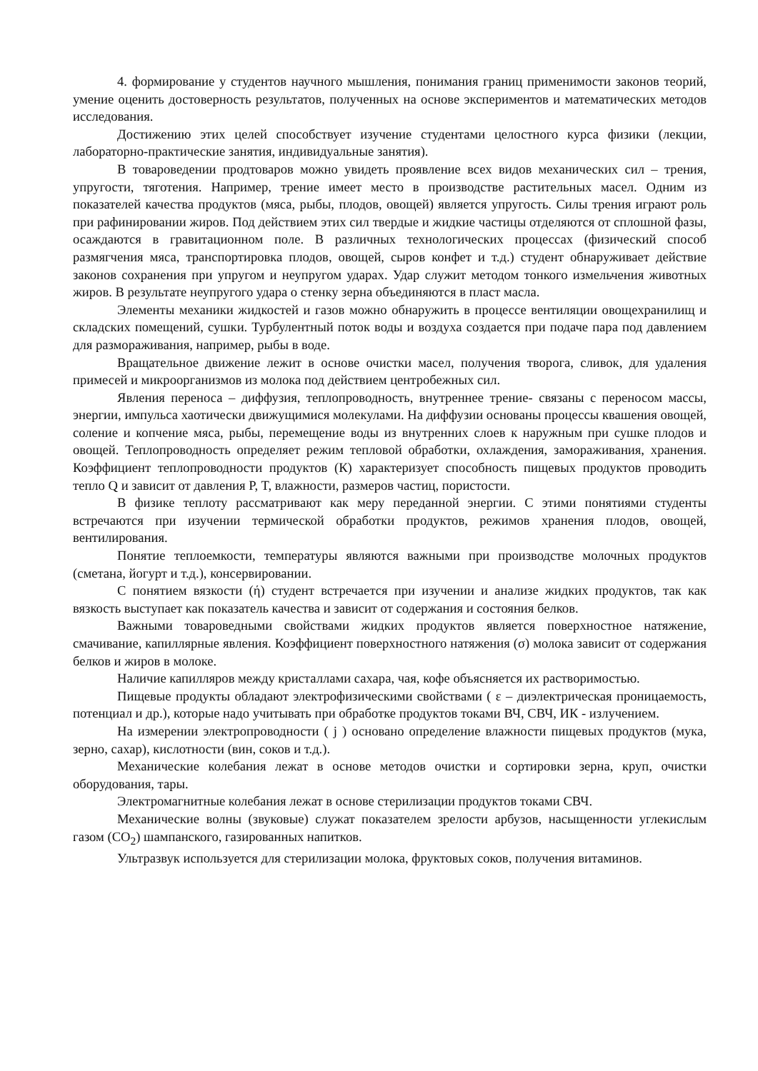4. формирование у студентов научного мышления, понимания границ применимости законов теорий, умение оценить достоверность результатов, полученных на основе экспериментов и математических методов исследования.
Достижению этих целей способствует изучение студентами целостного курса физики (лекции, лабораторно-практические занятия, индивидуальные занятия).
В товароведении продтоваров можно увидеть проявление всех видов механических сил – трения, упругости, тяготения. Например, трение имеет место в производстве растительных масел. Одним из показателей качества продуктов (мяса, рыбы, плодов, овощей) является упругость. Силы трения играют роль при рафинировании жиров. Под действием этих сил твердые и жидкие частицы отделяются от сплошной фазы, осаждаются в гравитационном поле. В различных технологических процессах (физический способ размягчения мяса, транспортировка плодов, овощей, сыров конфет и т.д.) студент обнаруживает действие законов сохранения при упругом и неупругом ударах. Удар служит методом тонкого измельчения животных жиров. В результате неупругого удара о стенку зерна объединяются в пласт масла.
Элементы механики жидкостей и газов можно обнаружить в процессе вентиляции овощехранилищ и складских помещений, сушки. Турбулентный поток воды и воздуха создается при подаче пара под давлением для размораживания, например, рыбы в воде.
Вращательное движение лежит в основе очистки масел, получения творога, сливок, для удаления примесей и микроорганизмов из молока под действием центробежных сил.
Явления переноса – диффузия, теплопроводность, внутреннее трение- связаны с переносом массы, энергии, импульса хаотически движущимися молекулами. На диффузии основаны процессы квашения овощей, соление и копчение мяса, рыбы, перемещение воды из внутренних слоев к наружным при сушке плодов и овощей. Теплопроводность определяет режим тепловой обработки, охлаждения, замораживания, хранения. Коэффициент теплопроводности продуктов (К) характеризует способность пищевых продуктов проводить тепло Q и зависит от давления P, T, влажности, размеров частиц, пористости.
В физике теплоту рассматривают как меру переданной энергии. С этими понятиями студенты встречаются при изучении термической обработки продуктов, режимов хранения плодов, овощей, вентилирования.
Понятие теплоемкости, температуры являются важными при производстве молочных продуктов (сметана, йогурт и т.д.), консервировании.
С понятием вязкости (ή) студент встречается при изучении и анализе жидких продуктов, так как вязкость выступает как показатель качества и зависит от содержания и состояния белков.
Важными товароведными свойствами жидких продуктов является поверхностное натяжение, смачивание, капиллярные явления. Коэффициент поверхностного натяжения (σ) молока зависит от содержания белков и жиров в молоке.
Наличие капилляров между кристаллами сахара, чая, кофе объясняется их растворимостью.
Пищевые продукты обладают электрофизическими свойствами ( ε – диэлектрическая проницаемость, потенциал и др.), которые надо учитывать при обработке продуктов токами ВЧ, СВЧ, ИК - излучением.
На измерении электропроводности ( j ) основано определение влажности пищевых продуктов (мука, зерно, сахар), кислотности (вин, соков и т.д.).
Механические колебания лежат в основе методов очистки и сортировки зерна, круп, очистки оборудования, тары.
Электромагнитные колебания лежат в основе стерилизации продуктов токами СВЧ.
Механические волны (звуковые) служат показателем зрелости арбузов, насыщенности углекислым газом (CO<sub>2</sub>) шампанского, газированных напитков.
Ультразвук используется для стерилизации молока, фруктовых соков, получения витаминов.